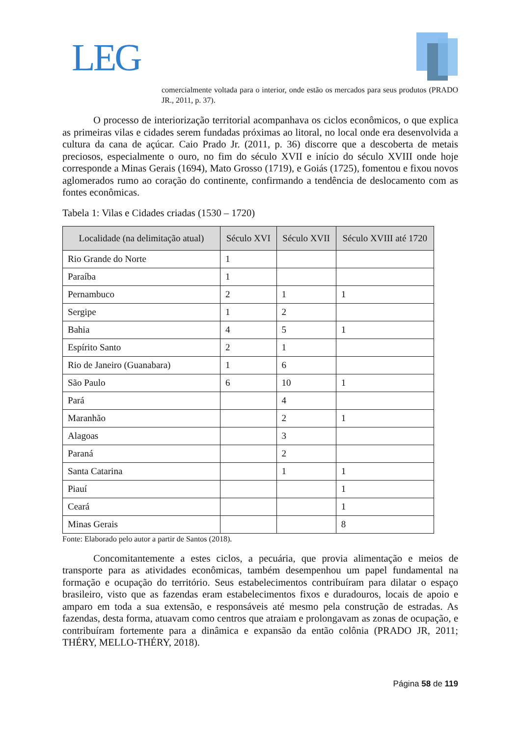LEG
comercialmente voltada para o interior, onde estão os mercados para seus produtos (PRADO JR., 2011, p. 37).
O processo de interiorização territorial acompanhava os ciclos econômicos, o que explica as primeiras vilas e cidades serem fundadas próximas ao litoral, no local onde era desenvolvida a cultura da cana de açúcar. Caio Prado Jr. (2011, p. 36) discorre que a descoberta de metais preciosos, especialmente o ouro, no fim do século XVII e início do século XVIII onde hoje corresponde a Minas Gerais (1694), Mato Grosso (1719), e Goiás (1725), fomentou e fixou novos aglomerados rumo ao coração do continente, confirmando a tendência de deslocamento com as fontes econômicas.
Tabela 1: Vilas e Cidades criadas (1530 – 1720)
| Localidade (na delimitação atual) | Século XVI | Século XVII | Século XVIII até 1720 |
| --- | --- | --- | --- |
| Rio Grande do Norte | 1 | | |
| Paraíba | 1 | | |
| Pernambuco | 2 | 1 | 1 |
| Sergipe | 1 | 2 | |
| Bahia | 4 | 5 | 1 |
| Espírito Santo | 2 | 1 | |
| Rio de Janeiro (Guanabara) | 1 | 6 | |
| São Paulo | 6 | 10 | 1 |
| Pará | | 4 | |
| Maranhão | | 2 | 1 |
| Alagoas | | 3 | |
| Paraná | | 2 | |
| Santa Catarina | | 1 | 1 |
| Piauí | | | 1 |
| Ceará | | | 1 |
| Minas Gerais | | | 8 |
Fonte: Elaborado pelo autor a partir de Santos (2018).
Concomitantemente a estes ciclos, a pecuária, que provia alimentação e meios de transporte para as atividades econômicas, também desempenhou um papel fundamental na formação e ocupação do território. Seus estabelecimentos contribuíram para dilatar o espaço brasileiro, visto que as fazendas eram estabelecimentos fixos e duradouros, locais de apoio e amparo em toda a sua extensão, e responsáveis até mesmo pela construção de estradas. As fazendas, desta forma, atuavam como centros que atraiam e prolongavam as zonas de ocupação, e contribuíram fortemente para a dinâmica e expansão da então colônia (PRADO JR, 2011; THÉRY, MELLO-THÉRY, 2018).
Página 58 de 119